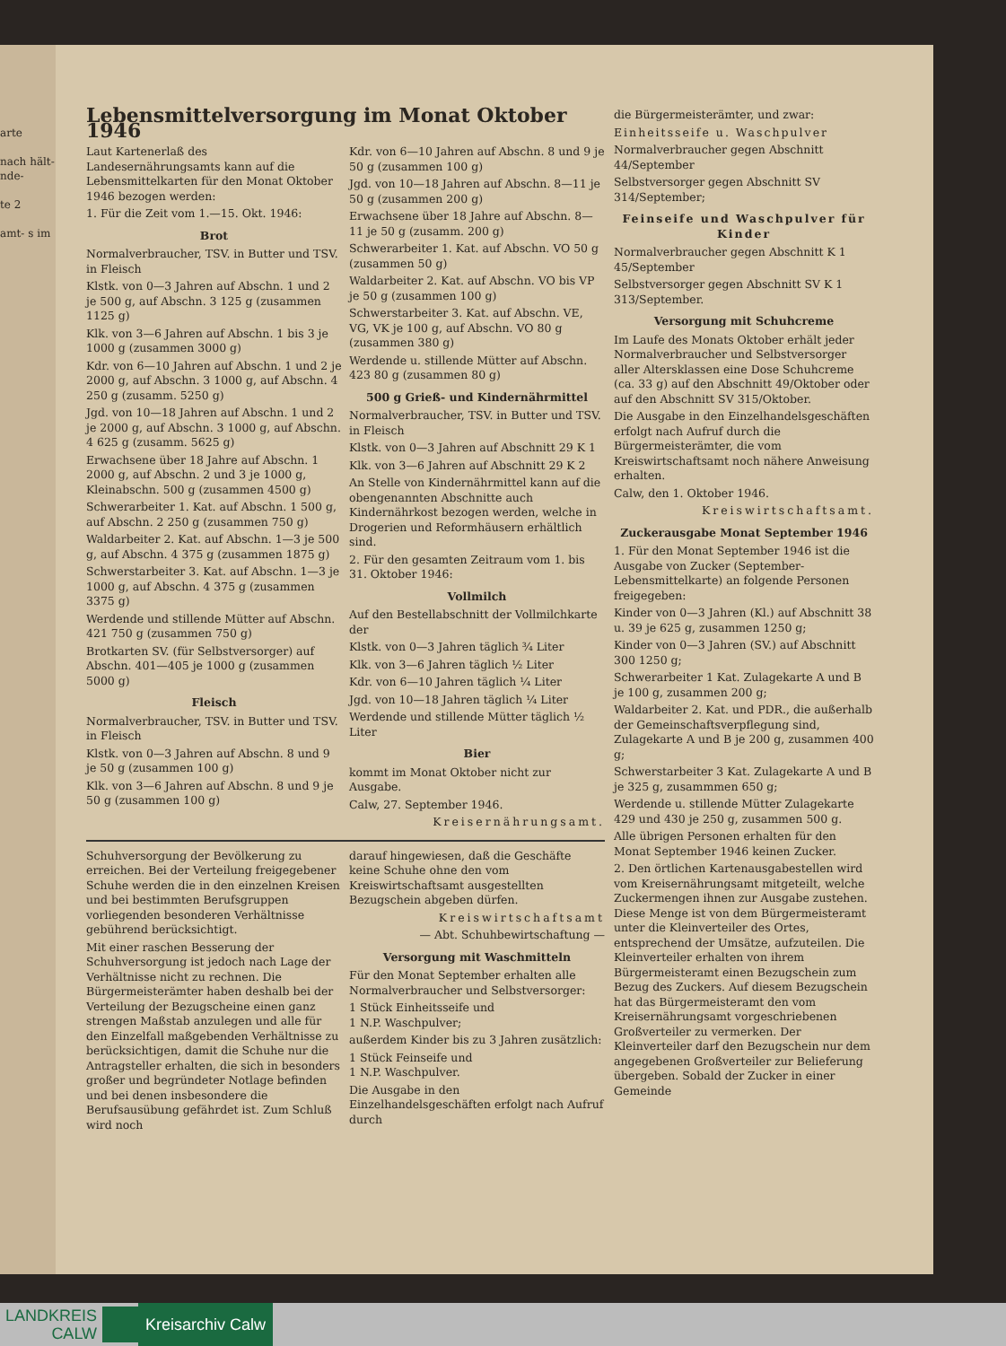arte
nach hält- nde-
te 2
amt- s im
Lebensmittelversorgung im Monat Oktober 1946
Laut Kartenerlaß des Landesernährungsamts kann auf die Lebensmittelkarten für den Monat Oktober 1946 bezogen werden:
1. Für die Zeit vom 1.—15. Okt. 1946:
Brot
Normalverbraucher, TSV. in Butter und TSV. in Fleisch
Klstk. von 0—3 Jahren auf Abschn. 1 und 2 je 500 g, auf Abschn. 3 125 g (zusammen 1125 g)
Klk. von 3—6 Jahren auf Abschn. 1 bis 3 je 1000 g (zusammen 3000 g)
Kdr. von 6—10 Jahren auf Abschn. 1 und 2 je 2000 g, auf Abschn. 3 1000 g, auf Abschn. 4 250 g (zusamm. 5250 g)
Jgd. von 10—18 Jahren auf Abschn. 1 und 2 je 2000 g, auf Abschn. 3 1000 g, auf Abschn. 4 625 g (zusamm. 5625 g)
Erwachsene über 18 Jahre auf Abschn. 1 2000 g, auf Abschn. 2 und 3 je 1000 g, Kleinabschn. 500 g (zusammen 4500 g)
Schwerarbeiter 1. Kat. auf Abschn. 1 500 g, auf Abschn. 2 250 g (zusammen 750 g)
Waldarbeiter 2. Kat. auf Abschn. 1—3 je 500 g, auf Abschn. 4 375 g (zusammen 1875 g)
Schwerstarbeiter 3. Kat. auf Abschn. 1—3 je 1000 g, auf Abschn. 4 375 g (zusammen 3375 g)
Werdende und stillende Mütter auf Abschn. 421 750 g (zusammen 750 g)
Brotkarten SV. (für Selbstversorger) auf Abschn. 401—405 je 1000 g (zusammen 5000 g)
Fleisch
Normalverbraucher, TSV. in Butter und TSV. in Fleisch
Klstk. von 0—3 Jahren auf Abschn. 8 und 9 je 50 g (zusammen 100 g)
Klk. von 3—6 Jahren auf Abschn. 8 und 9 je 50 g (zusammen 100 g)
Kdr. von 6—10 Jahren auf Abschn. 8 und 9 je 50 g (zusammen 100 g)
Jgd. von 10—18 Jahren auf Abschn. 8—11 je 50 g (zusammen 200 g)
Erwachsene über 18 Jahre auf Abschn. 8—11 je 50 g (zusamm. 200 g)
Schwerarbeiter 1. Kat. auf Abschn. VO 50 g (zusammen 50 g)
Waldarbeiter 2. Kat. auf Abschn. VO bis VP je 50 g (zusammen 100 g)
Schwerstarbeiter 3. Kat. auf Abschn. VE, VG, VK je 100 g, auf Abschn. VO 80 g (zusammen 380 g)
Werdende u. stillende Mütter auf Abschn. 423 80 g (zusammen 80 g)
500 g Grieß- und Kindernährmittel
Normalverbraucher, TSV. in Butter und TSV. in Fleisch
Klstk. von 0—3 Jahren auf Abschnitt 29 K 1
Klk. von 3—6 Jahren auf Abschnitt 29 K 2
An Stelle von Kindernährmittel kann auf die obengenannten Abschnitte auch Kindernährkost bezogen werden, welche in Drogerien und Reformhäusern erhältlich sind.
2. Für den gesamten Zeitraum vom 1. bis 31. Oktober 1946:
Vollmilch
Auf den Bestellabschnitt der Vollmilchkarte der
Klstk. von 0—3 Jahren täglich ¾ Liter
Klk. von 3—6 Jahren täglich ½ Liter
Kdr. von 6—10 Jahren täglich ¼ Liter
Jgd. von 10—18 Jahren täglich ¼ Liter
Werdende und stillende Mütter täglich ½ Liter
Bier
kommt im Monat Oktober nicht zur Ausgabe.
Calw, 27. September 1946.
Kreisernährungsamt.
Schuhversorgung der Bevölkerung zu erreichen. Bei der Verteilung freigegebener Schuhe werden die in den einzelnen Kreisen und bei bestimmten Berufsgruppen vorliegenden besonderen Verhältnisse gebührend berücksichtigt.
Mit einer raschen Besserung der Schuhversorgung ist jedoch nach Lage der Verhältnisse nicht zu rechnen. Die Bürgermeisterämter haben deshalb bei der Verteilung der Bezugscheine einen ganz strengen Maßstab anzulegen und alle für den Einzelfall maßgebenden Verhältnisse zu berücksichtigen, damit die Schuhe nur die Antragsteller erhalten, die sich in besonders großer und begründeter Notlage befinden und bei denen insbesondere die Berufsausübung gefährdet ist. Zum Schluß wird noch
darauf hingewiesen, daß die Geschäfte keine Schuhe ohne den vom Kreiswirtschaftsamt ausgestellten Bezugschein abgeben dürfen.
Kreiswirtschaftsamt
— Abt. Schuhbewirtschaftung —
Versorgung mit Waschmitteln
Für den Monat September erhalten alle Normalverbraucher und Selbstversorger:
1 Stück Einheitsseife und
1 N.P. Waschpulver;
außerdem Kinder bis zu 3 Jahren zusätzlich:
1 Stück Feinseife und
1 N.P. Waschpulver.
Die Ausgabe in den Einzelhandelsgeschäften erfolgt nach Aufruf durch
die Bürgermeisterämter, und zwar:
Einheitsseife u. Waschpulver
Normalverbraucher gegen Abschnitt 44/September
Selbstversorger gegen Abschnitt SV 314/September;
Feinseife und Waschpulver für Kinder
Normalverbraucher gegen Abschnitt K 1 45/September
Selbstversorger gegen Abschnitt SV K 1 313/September.
Versorgung mit Schuhcreme
Im Laufe des Monats Oktober erhält jeder Normalverbraucher und Selbstversorger aller Altersklassen eine Dose Schuhcreme (ca. 33 g) auf den Abschnitt 49/Oktober oder auf den Abschnitt SV 315/Oktober.
Die Ausgabe in den Einzelhandelsgeschäften erfolgt nach Aufruf durch die Bürgermeisterämter, die vom Kreiswirtschaftsamt noch nähere Anweisung erhalten.
Calw, den 1. Oktober 1946.
Kreiswirtschaftsamt.
Zuckerausgabe Monat September 1946
1. Für den Monat September 1946 ist die Ausgabe von Zucker (September-Lebensmittelkarte) an folgende Personen freigegeben:
Kinder von 0—3 Jahren (Kl.) auf Abschnitt 38 u. 39 je 625 g, zusammen 1250 g;
Kinder von 0—3 Jahren (SV.) auf Abschnitt 300 1250 g;
Schwerarbeiter 1 Kat. Zulagekarte A und B je 100 g, zusammen 200 g;
Waldarbeiter 2. Kat. und PDR., die außerhalb der Gemeinschaftsverpflegung sind, Zulagekarte A und B je 200 g, zusammen 400 g;
Schwerstarbeiter 3 Kat. Zulagekarte A und B je 325 g, zusammmen 650 g;
Werdende u. stillende Mütter Zulagekarte 429 und 430 je 250 g, zusammen 500 g.
Alle übrigen Personen erhalten für den Monat September 1946 keinen Zucker.
2. Den örtlichen Kartenausgabestellen wird vom Kreisernährungsamt mitgeteilt, welche Zuckermengen ihnen zur Ausgabe zustehen. Diese Menge ist von dem Bürgermeisteramt unter die Kleinverteiler des Ortes, entsprechend der Umsätze, aufzuteilen. Die Kleinverteiler erhalten von ihrem Bürgermeisteramt einen Bezugschein zum Bezug des Zuckers. Auf diesem Bezugschein hat das Bürgermeisteramt den vom Kreisernährungsamt vorgeschriebenen Großverteiler zu vermerken. Der Kleinverteiler darf den Bezugschein nur dem angegebenen Großverteiler zur Belieferung übergeben. Sobald der Zucker in einer Gemeinde
LANDKREIS
CALW
Kreisarchiv Calw